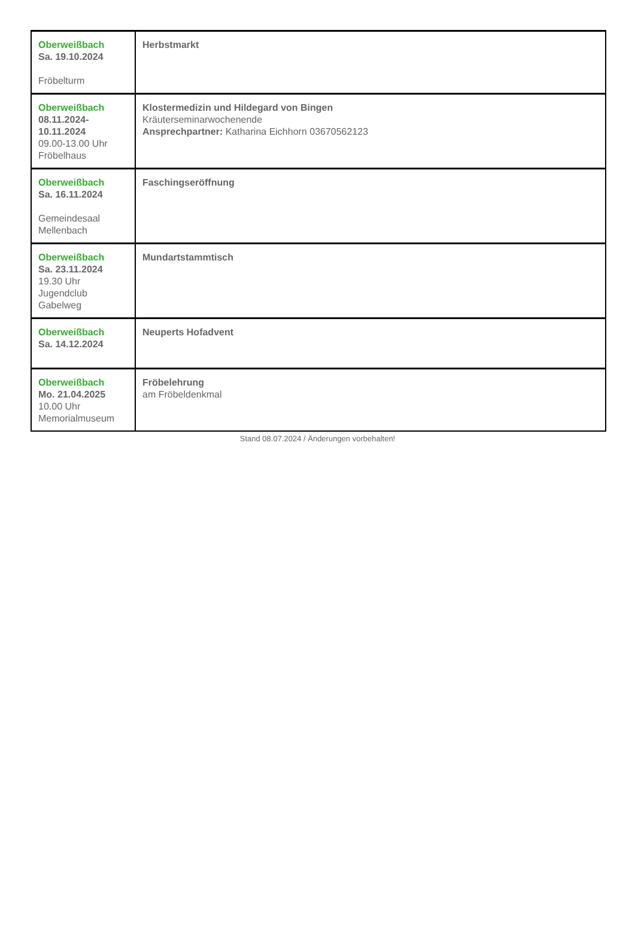| Oberweißbach Sa. 19.10.2024 Fröbelturm | Herbstmarkt |
| Oberweißbach 08.11.2024- 10.11.2024 09.00-13.00 Uhr Fröbelhaus | Klostermedizin und Hildegard von Bingen Kräuterseminarwochenende Ansprechpartner: Katharina Eichhorn 03670562123 |
| Oberweißbach Sa. 16.11.2024 Gemeindesaal Mellenbach | Faschingseröffnung |
| Oberweißbach Sa. 23.11.2024 19.30 Uhr Jugendclub Gabelweg | Mundartstammtisch |
| Oberweißbach Sa. 14.12.2024 | Neuperts Hofadvent |
| Oberweißbach Mo. 21.04.2025 10.00 Uhr Memorialmuseum | Fröbelehrung am Fröbeldenkmal |
Stand 08.07.2024 / Änderungen vorbehalten!